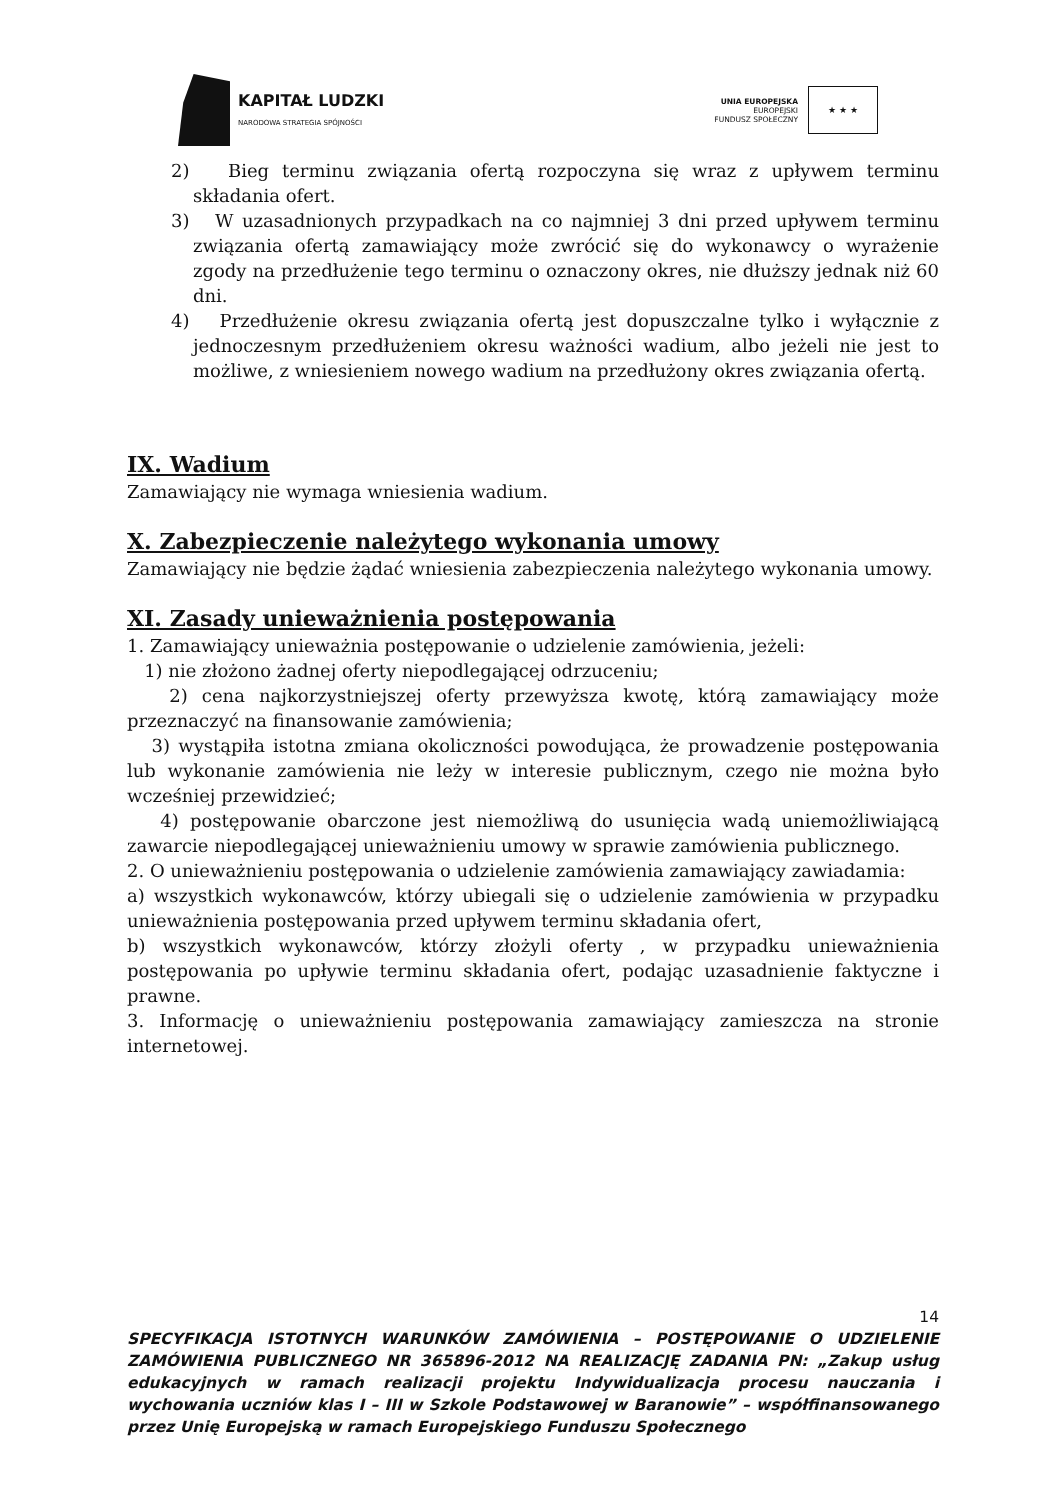KAPITAŁ LUDZKI
NARODOWA STRATEGIA SPÓJNOŚCI
UNIA EUROPEJSKA
EUROPEJSKI
FUNDUSZ SPOŁECZNY
★ ★ ★
2) Bieg terminu związania ofertą rozpoczyna się wraz z upływem terminu składania ofert.
3) W uzasadnionych przypadkach na co najmniej 3 dni przed upływem terminu związania ofertą zamawiający może zwrócić się do wykonawcy o wyrażenie zgody na przedłużenie tego terminu o oznaczony okres, nie dłuższy jednak niż 60 dni.
4) Przedłużenie okresu związania ofertą jest dopuszczalne tylko i wyłącznie z jednoczesnym przedłużeniem okresu ważności wadium, albo jeżeli nie jest to możliwe, z wniesieniem nowego wadium na przedłużony okres związania ofertą.
IX. Wadium
Zamawiający nie wymaga wniesienia wadium.
X. Zabezpieczenie należytego wykonania umowy
Zamawiający nie będzie żądać wniesienia zabezpieczenia należytego wykonania umowy.
XI. Zasady unieważnienia postępowania
1. Zamawiający unieważnia postępowanie o udzielenie zamówienia, jeżeli:
1) nie złożono żadnej oferty niepodlegającej odrzuceniu;
2) cena najkorzystniejszej oferty przewyższa kwotę, którą zamawiający może przeznaczyć na finansowanie zamówienia;
3) wystąpiła istotna zmiana okoliczności powodująca, że prowadzenie postępowania lub wykonanie zamówienia nie leży w interesie publicznym, czego nie można było wcześniej przewidzieć;
4) postępowanie obarczone jest niemożliwą do usunięcia wadą uniemożliwiającą zawarcie niepodlegającej unieważnieniu umowy w sprawie zamówienia publicznego.
2. O unieważnieniu postępowania o udzielenie zamówienia zamawiający zawiadamia:
a) wszystkich wykonawców, którzy ubiegali się o udzielenie zamówienia w przypadku unieważnienia postępowania przed upływem terminu składania ofert,
b) wszystkich wykonawców, którzy złożyli oferty , w przypadku unieważnienia postępowania po upływie terminu składania ofert, podając uzasadnienie faktyczne i prawne.
3. Informację o unieważnieniu postępowania zamawiający zamieszcza na stronie internetowej.
14
SPECYFIKACJA ISTOTNYCH WARUNKÓW ZAMÓWIENIA – POSTĘPOWANIE O UDZIELENIE ZAMÓWIENIA PUBLICZNEGO NR 365896-2012 NA REALIZACJĘ ZADANIA PN: „Zakup usług edukacyjnych w ramach realizacji projektu Indywidualizacja procesu nauczania i wychowania uczniów klas I – III w Szkole Podstawowej w Baranowie” – współfinansowanego przez Unię Europejską w ramach Europejskiego Funduszu Społecznego